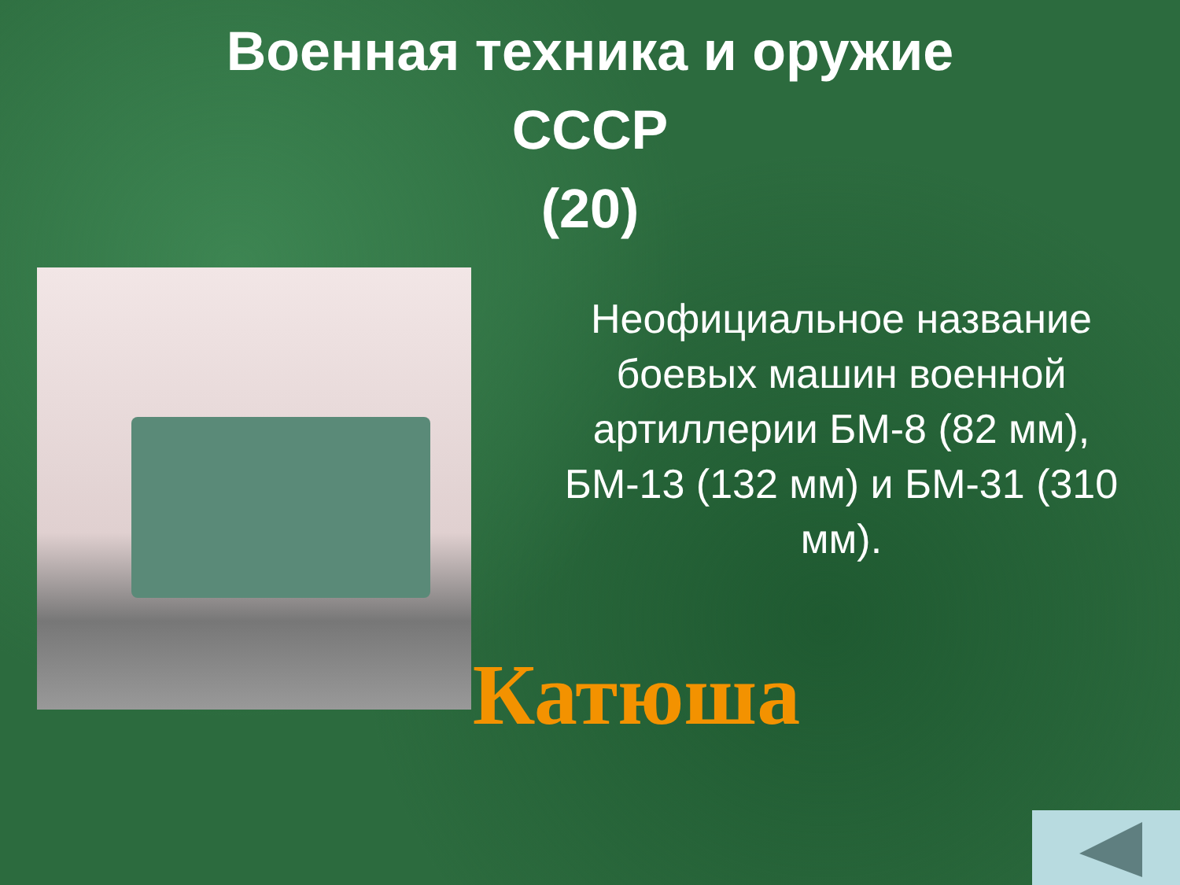Военная техника и оружие
СССР
(20)
Неофициальное название боевых машин военной артиллерии БМ-8 (82 мм), БМ-13 (132 мм) и БМ-31 (310 мм).
Катюша